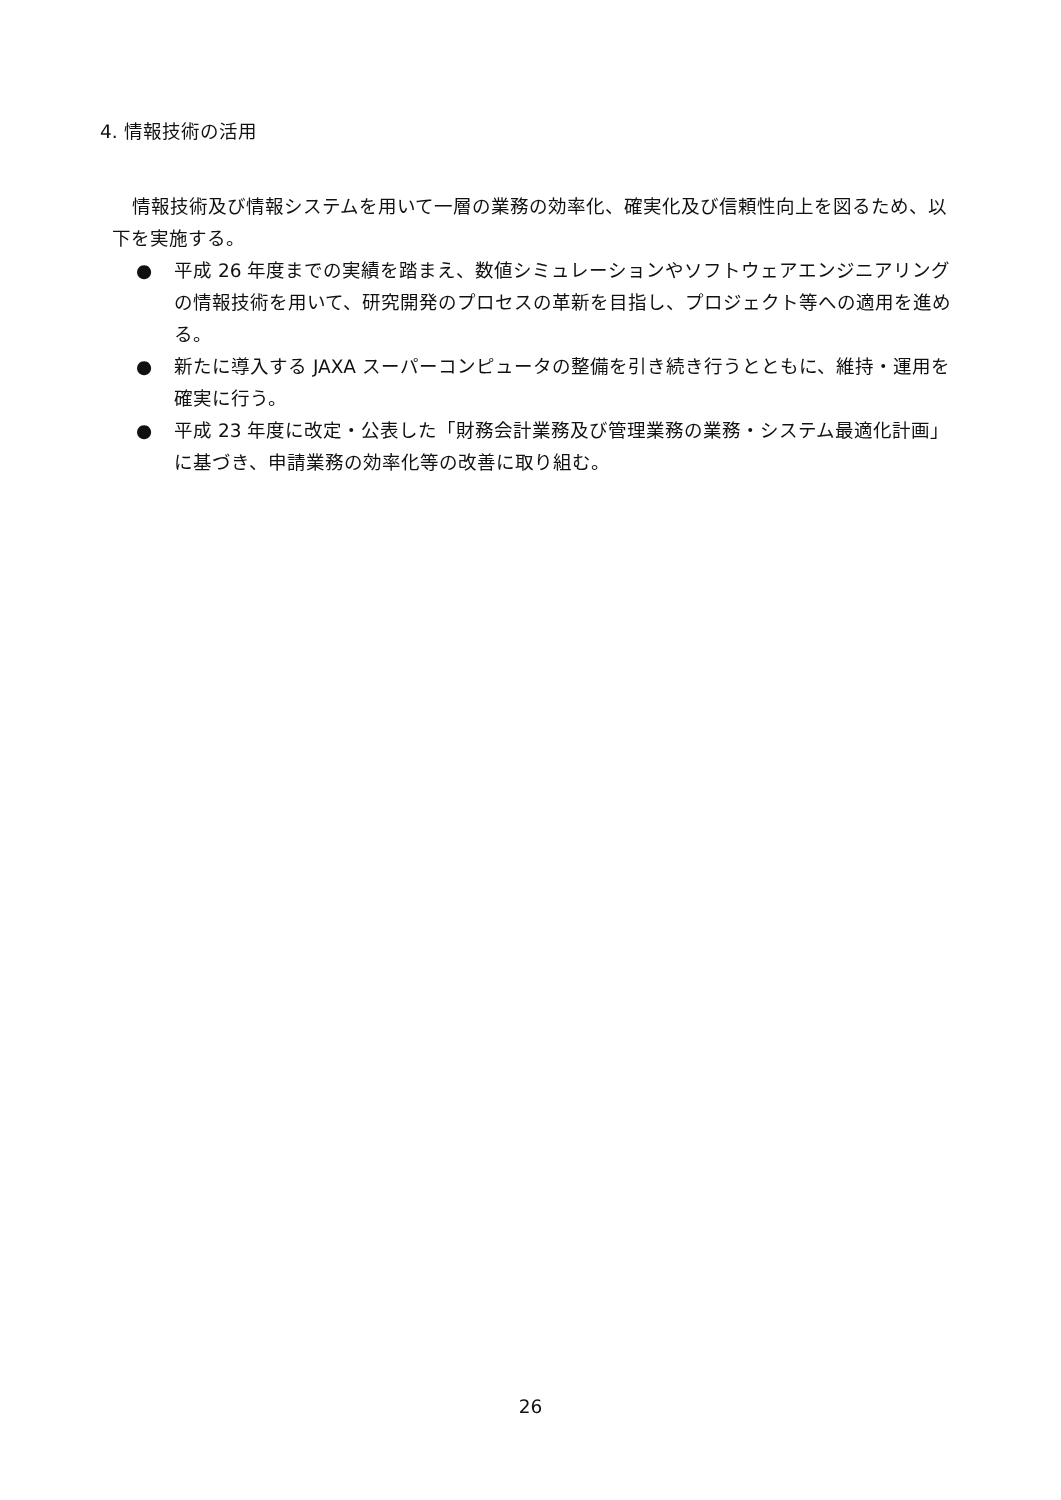4. 情報技術の活用
情報技術及び情報システムを用いて一層の業務の効率化、確実化及び信頼性向上を図るため、以下を実施する。
● 平成 26 年度までの実績を踏まえ、数値シミュレーションやソフトウェアエンジニアリングの情報技術を用いて、研究開発のプロセスの革新を目指し、プロジェクト等への適用を進める。
● 新たに導入する JAXA スーパーコンピュータの整備を引き続き行うとともに、維持・運用を確実に行う。
● 平成 23 年度に改定・公表した「財務会計業務及び管理業務の業務・システム最適化計画」に基づき、申請業務の効率化等の改善に取り組む。
26